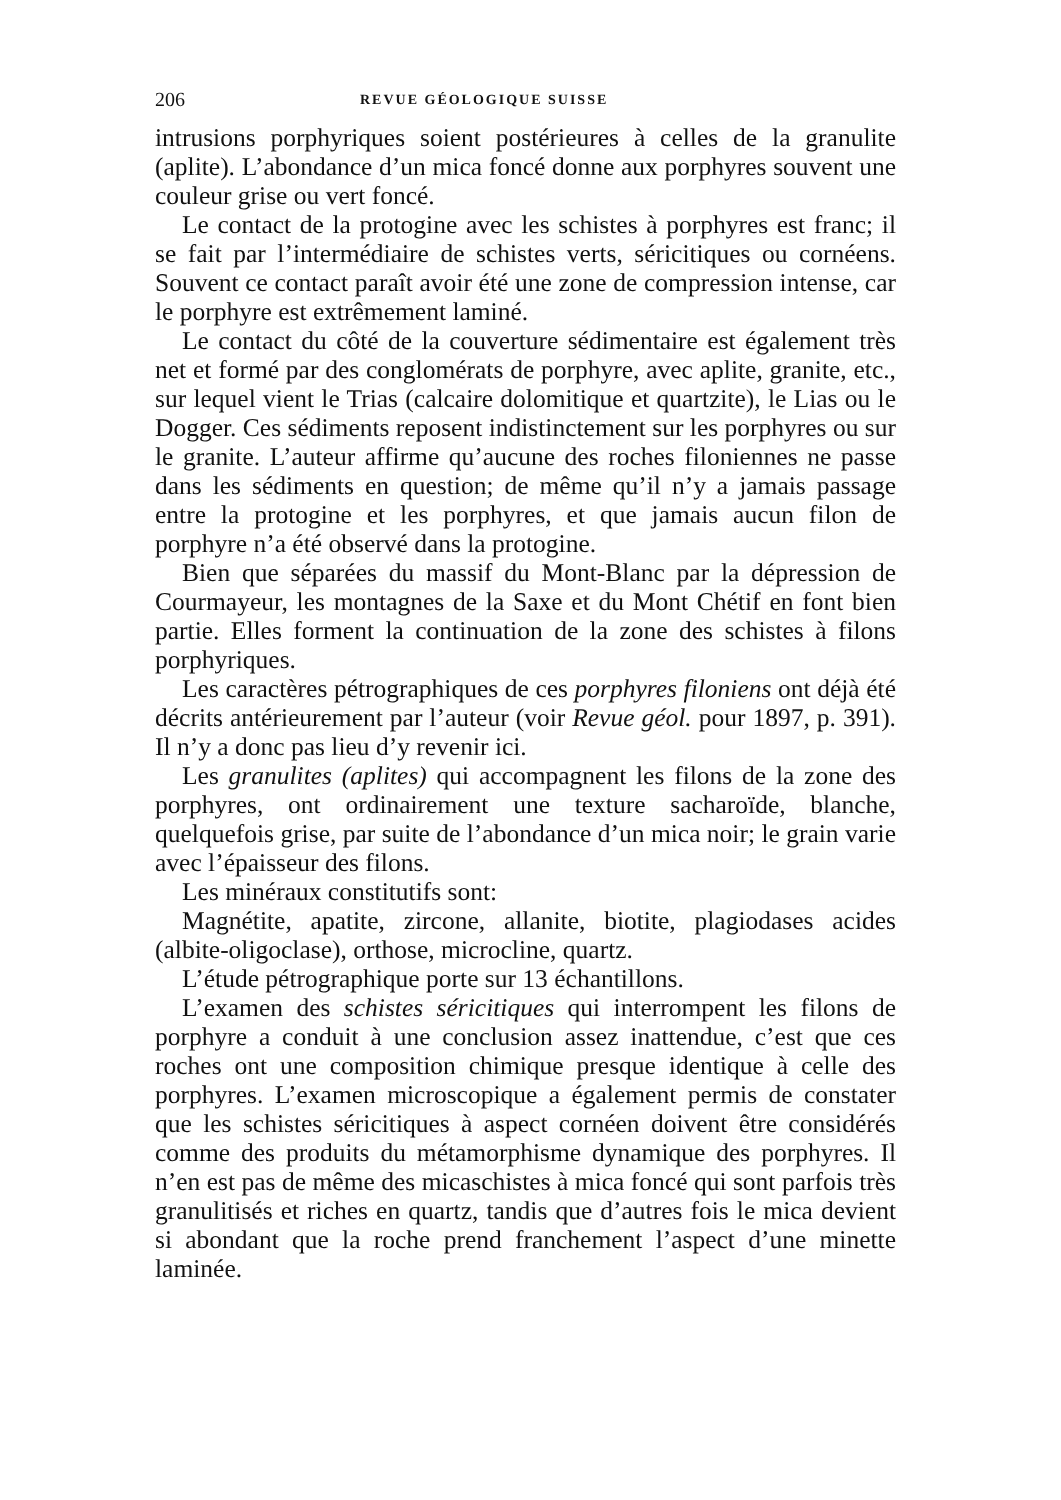206 REVUE GÉOLOGIQUE SUISSE
intrusions porphyriques soient postérieures à celles de la granulite (aplite). L’abondance d’un mica foncé donne aux porphyres souvent une couleur grise ou vert foncé.
Le contact de la protogine avec les schistes à porphyres est franc; il se fait par l’intermédiaire de schistes verts, séricitiques ou cornéens. Souvent ce contact paraît avoir été une zone de compression intense, car le porphyre est extrêmement laminé.
Le contact du côté de la couverture sédimentaire est également très net et formé par des conglomérats de porphyre, avec aplite, granite, etc., sur lequel vient le Trias (calcaire dolomitique et quartzite), le Lias ou le Dogger. Ces sédiments reposent indistinctement sur les porphyres ou sur le granite. L’auteur affirme qu’aucune des roches filoniennes ne passe dans les sédiments en question; de même qu’il n’y a jamais passage entre la protogine et les porphyres, et que jamais aucun filon de porphyre n’a été observé dans la protogine.
Bien que séparées du massif du Mont-Blanc par la dépression de Courmayeur, les montagnes de la Saxe et du Mont Chétif en font bien partie. Elles forment la continuation de la zone des schistes à filons porphyriques.
Les caractères pétrographiques de ces porphyres filoniens ont déjà été décrits antérieurement par l’auteur (voir Revue géol. pour 1897, p. 391). Il n’y a donc pas lieu d’y revenir ici.
Les granulites (aplites) qui accompagnent les filons de la zone des porphyres, ont ordinairement une texture sacharoïde, blanche, quelquefois grise, par suite de l’abondance d’un mica noir; le grain varie avec l’épaisseur des filons.
Les minéraux constitutifs sont:
Magnétite, apatite, zircone, allanite, biotite, plagiodases acides (albite-oligoclase), orthose, microcline, quartz.
L’étude pétrographique porte sur 13 échantillons.
L’examen des schistes séricitiques qui interrompent les filons de porphyre a conduit à une conclusion assez inattendue, c’est que ces roches ont une composition chimique presque identique à celle des porphyres. L’examen microscopique a également permis de constater que les schistes séricitiques à aspect cornéen doivent être considérés comme des produits du métamorphisme dynamique des porphyres. Il n’en est pas de même des micaschistes à mica foncé qui sont parfois très granulitisés et riches en quartz, tandis que d’autres fois le mica devient si abondant que la roche prend franchement l’aspect d’une minette laminée.